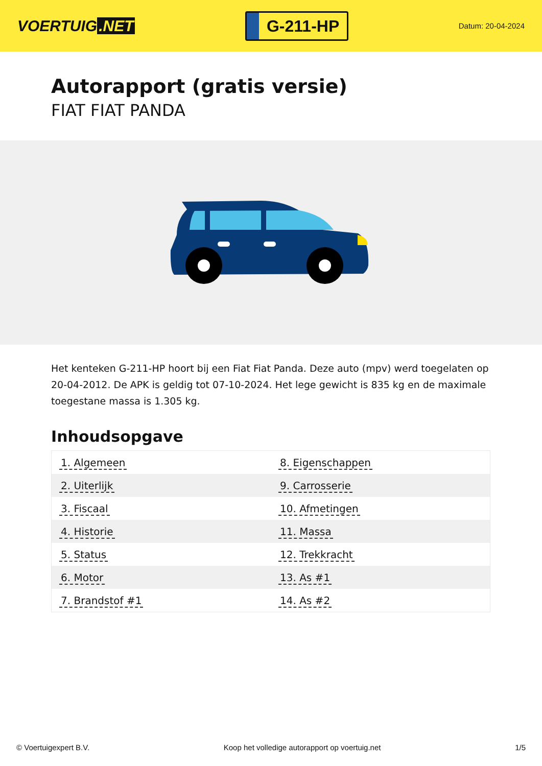VOERTUIG.NET
G-211-HP
Datum: 20-04-2024
Autorapport (gratis versie)
FIAT FIAT PANDA
Het kenteken G-211-HP hoort bij een Fiat Fiat Panda. Deze auto (mpv) werd toegelaten op 20-04-2012. De APK is geldig tot 07-10-2024. Het lege gewicht is 835 kg en de maximale toegestane massa is 1.305 kg.
Inhoudsopgave
| 1. Algemeen | 8. Eigenschappen |
| 2. Uiterlijk | 9. Carrosserie |
| 3. Fiscaal | 10. Afmetingen |
| 4. Historie | 11. Massa |
| 5. Status | 12. Trekkracht |
| 6. Motor | 13. As #1 |
| 7. Brandstof #1 | 14. As #2 |
© Voertuigexpert B.V. Koop het volledige autorapport op voertuig.net
1/5